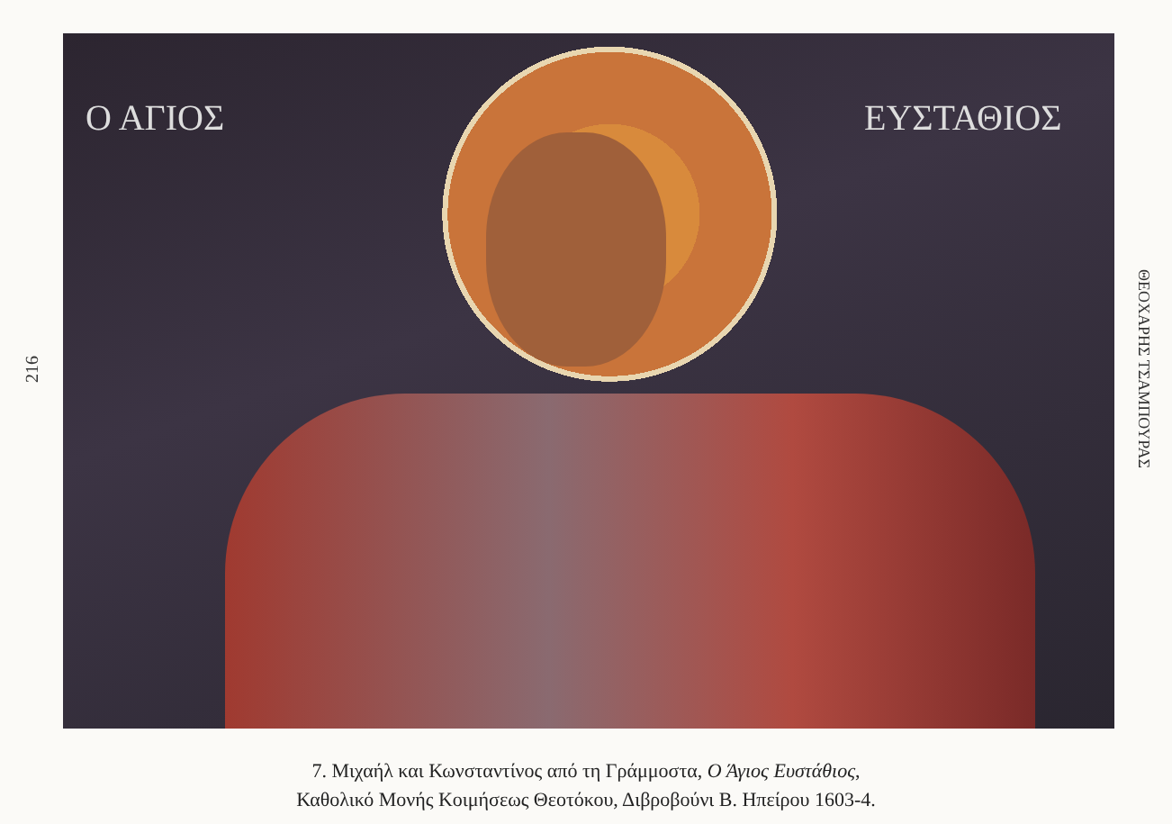216
Ο ΑΓΙΟΣ ΕΥΣΤΑΘΙΟΣ
ΘΕΟΧΑΡΗΣ ΤΣΑΜΠΟΥΡΑΣ
7. Μιχαήλ και Κωνσταντίνος από τη Γράμμοστα, Ο Άγιος Ευστάθιος,
Καθολικό Μονής Κοιμήσεως Θεοτόκου, Διβροβούνι Β. Ηπείρου 1603-4.